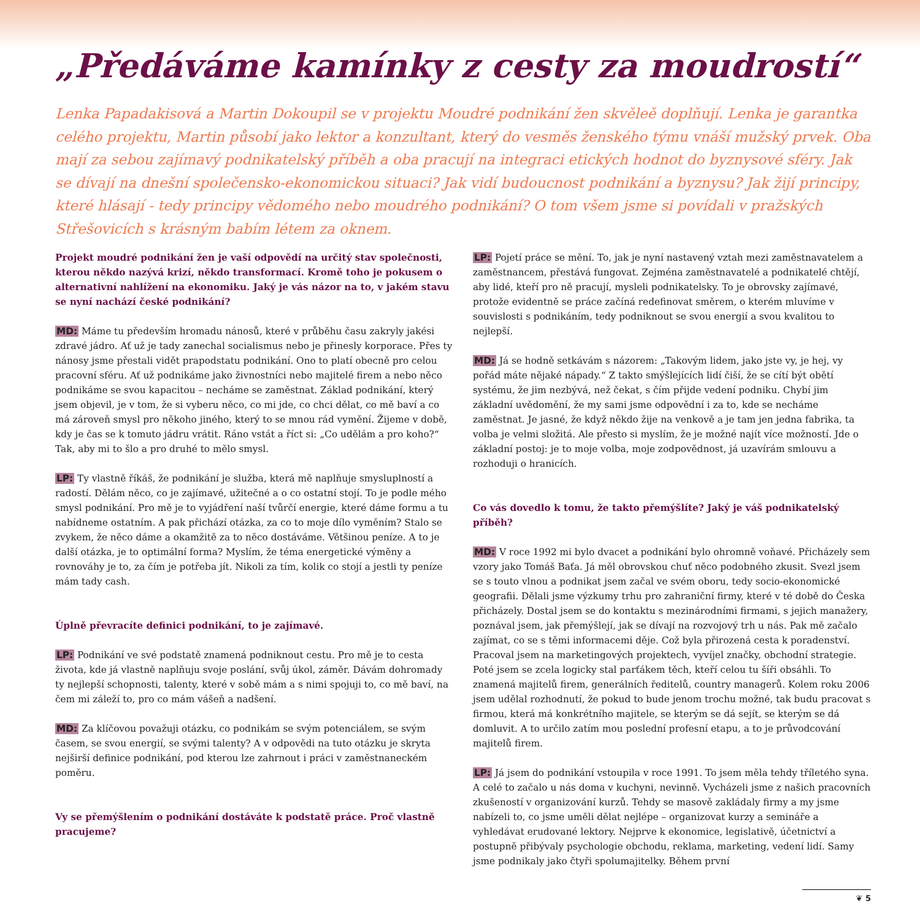„Předáváme kamínky z cesty za moudrostí“
Lenka Papadakisová a Martin Dokoupil se v projektu Moudré podnikání žen skvěleě doplňují. Lenka je garantka celého projektu, Martin působí jako lektor a konzultant, který do vesměs ženského týmu vnáší mužský prvek. Oba mají za sebou zajímavý podnikatelský příběh a oba pracují na integraci etických hodnot do byznysové sféry. Jak se dívají na dnešní společensko-ekonomickou situaci? Jak vidí budoucnost podnikání a byznysu? Jak žijí principy, které hlásají - tedy principy vědomého nebo moudrého podnikání? O tom všem jsme si povídali v pražských Střešovicích s krásným babím létem za oknem.
Projekt moudré podnikání žen je vaší odpovědí na určitý stav společnosti, kterou někdo nazývá krizí, někdo transformací. Kromě toho je pokusem o alternativní nahlížení na ekonomiku. Jaký je vás názor na to, v jakém stavu se nyní nachází české podnikání?
MD: Máme tu především hromadu nánosů, které v průběhu času zakryly jakési zdravé jádro. Ať už je tady zanechal socialismus nebo je přinesly korporace. Přes ty nánosy jsme přestali vidět prapodstatu podnikání. Ono to platí obecně pro celou pracovní sféru. Ať už podnikáme jako živnostníci nebo majitelé firem a nebo něco podnikáme se svou kapacitou – necháme se zaměstnat. Základ podnikání, který jsem objevil, je v tom, že si vyberu něco, co mi jde, co chci dělat, co mě baví a co má zároveň smysl pro někoho jiného, který to se mnou rád vymění. Žijeme v době, kdy je čas se k tomuto jádru vrátit. Ráno vstát a říct si: „Co udělám a pro koho?“ Tak, aby mi to šlo a pro druhé to mělo smysl.
LP: Ty vlastně říkáš, že podnikání je služba, která mě naplňuje smysluplností a radostí. Dělám něco, co je zajímavé, užitečné a o co ostatní stojí. To je podle mého smysl podnikání. Pro mě je to vyjádření naší tvůrčí energie, které dáme formu a tu nabídneme ostatním. A pak přichází otázka, za co to moje dílo vyměním? Stalo se zvykem, že něco dáme a okamžitě za to něco dostáváme. Většinou peníze. A to je další otázka, je to optimální forma? Myslím, že téma energetické výměny a rovnováhy je to, za čím je potřeba jít. Nikoli za tím, kolik co stojí a jestli ty peníze mám tady cash.
Úplně převracíte definici podnikání, to je zajímavé.
LP: Podnikání ve své podstatě znamená podniknout cestu. Pro mě je to cesta života, kde já vlastně naplňuju svoje poslání, svůj úkol, záměr. Dávám dohromady ty nejlepší schopnosti, talenty, které v sobě mám a s nimi spojuji to, co mě baví, na čem mi záleží to, pro co mám vášeň a nadšení.
MD: Za klíčovou považuji otázku, co podnikám se svým potenciálem, se svým časem, se svou energií, se svými talenty? A v odpovědi na tuto otázku je skryta nejširší definice podnikání, pod kterou lze zahrnout i práci v zaměstnaneckém poměru.
Vy se přemýšlením o podnikání dostáváte k podstatě práce. Proč vlastně pracujeme?
LP: Pojetí práce se mění. To, jak je nyní nastavený vztah mezi zaměstnavatelem a zaměstnancem, přestává fungovat. Zejména zaměstnavatelé a podnikatelé chtějí, aby lidé, kteří pro ně pracují, mysleli podnikatelsky. To je obrovsky zajímavé, protože evidentně se práce začíná redefinovat směrem, o kterém mluvíme v souvislosti s podnikáním, tedy podniknout se svou energií a svou kvalitou to nejlepší.
MD: Já se hodně setkávám s názorem: „Takovým lidem, jako jste vy, je hej, vy pořád máte nějaké nápady.“ Z takto smýšlejících lidí čiší, že se cítí být obětí systému, že jim nezbývá, než čekat, s čím přijde vedení podniku. Chybí jim základní uvědomění, že my sami jsme odpovědní i za to, kde se necháme zaměstnat. Je jasné, že když někdo žije na venkově a je tam jen jedna fabrika, ta volba je velmi složitá. Ale přesto si myslím, že je možné najít více možností. Jde o základní postoj: je to moje volba, moje zodpovědnost, já uzavírám smlouvu a rozhoduji o hranicích.
Co vás dovedlo k tomu, že takto přemýšlíte? Jaký je váš podnikatelský příběh?
MD: V roce 1992 mi bylo dvacet a podnikání bylo ohromně voňavé. Přicházely sem vzory jako Tomáš Baťa. Já měl obrovskou chuť něco podobného zkusit. Svezl jsem se s touto vlnou a podnikat jsem začal ve svém oboru, tedy socio-ekonomické geografii. Dělali jsme výzkumy trhu pro zahraniční firmy, které v té době do Česka přicházely. Dostal jsem se do kontaktu s mezinárodními firmami, s jejich manažery, poznával jsem, jak přemýšlejí, jak se dívají na rozvojový trh u nás. Pak mě začalo zajímat, co se s těmi informacemi děje. Což byla přirozená cesta k poradenství. Pracoval jsem na marketingových projektech, vyvíjel značky, obchodní strategie. Poté jsem se zcela logicky stal parťákem těch, kteří celou tu šíři obsáhli. To znamená majitelů firem, generálních ředitelů, country managerů. Kolem roku 2006 jsem udělal rozhodnutí, že pokud to bude jenom trochu možné, tak budu pracovat s firmou, která má konkrétního majitele, se kterým se dá sejít, se kterým se dá domluvit. A to určilo zatím mou poslední profesní etapu, a to je průvodcování majitelů firem.
LP: Já jsem do podnikání vstoupila v roce 1991. To jsem měla tehdy tříletého syna. A celé to začalo u nás doma v kuchyni, nevinně. Vycházeli jsme z našich pracovních zkušeností v organizování kurzů. Tehdy se masově zakládaly firmy a my jsme nabízeli to, co jsme uměli dělat nejlépe – organizovat kurzy a semináře a vyhledávat erudované lektory. Nejprve k ekonomice, legislativě, účetnictví a postupně přibývaly psychologie obchodu, reklama, marketing, vedení lidí. Samy jsme podnikaly jako čtyři spolumajitelky. Během první
❦ 5